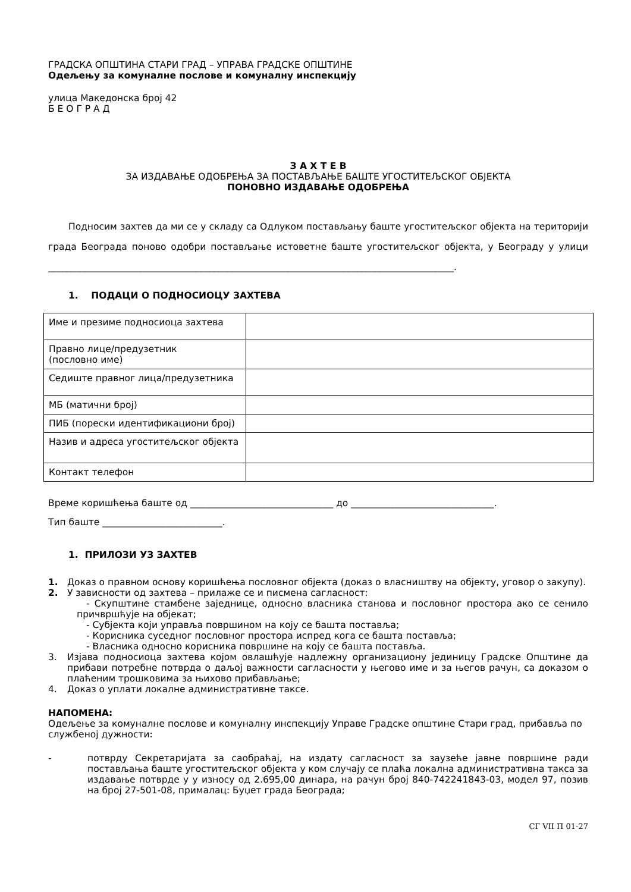ГРАДСКА ОПШТИНА СТАРИ ГРАД – УПРАВА ГРАДСКЕ ОПШТИНЕ
Одељењу за комуналне послове и комуналну инспекцију
улица Македонска број 42
Б Е О Г Р А Д
З А Х Т Е В
ЗА ИЗДАВАЊЕ ОДОБРЕЊА ЗА ПОСТАВЉАЊЕ БАШТЕ УГОСТИТЕЉСКОГ ОБЈЕКТА
ПОНОВНО ИЗДАВАЊЕ ОДОБРЕЊА
Подносим захтев да ми се у складу са Одлуком постављању баште угоститељског објекта на територији града Београда поново одобри постављање истоветне баште угоститељског објекта, у Београду у улици ________________________________________________________________________________________.
1. ПОДАЦИ О ПОДНОСИОЦУ ЗАХТЕВА
| Име и презиме подносиоца захтева | |
| Правно лице/предузетник (пословно име) | |
| Седиште правног лица/предузетника | |
| МБ (матични број) | |
| ПИБ (порески идентификациони број) | |
| Назив и адреса угоститељског објекта | |
| Контакт телефон | |
Време коришћења баште од _______________________________ до _______________________________.
Тип баште __________________________.
1. ПРИЛОЗИ УЗ ЗАХТЕВ
1. Доказ о правном основу коришћења пословног објекта (доказ о власништву на објекту, уговор о закупу).
2. У зависности од захтева – прилаже се и писмена сагласност:
- Скупштине стамбене заједнице, односно власника станова и пословног простора ако се сенило причвршћује на објекат;
- Субјекта који управља површином на коју се башта поставља;
- Корисника суседног пословног простора испред кога се башта поставља;
- Власника односно корисника површине на коју се башта поставља.
3. Изјава подносиоца захтева којом овлашћује надлежну организациону јединицу Градске Општине да прибави потребне потврда о даљој важности сагласности у његово име и за његов рачун, са доказом о плаћеним трошковима за њихово прибављање;
4. Доказ о уплати локалне административне таксе.
НАПОМЕНА:
Одељење за комуналне послове и комуналну инспекцију Управе Градске општине Стари град, прибавља по службеној дужности:
- потврду Секретаријата за саобраћај, на издату сагласност за заузеће јавне површине ради постављања баште угоститељског објекта у ком случају се плаћа локална административна такса за издавање потврде у у износу од 2.695,00 динара, на рачун број 840-742241843-03, модел 97, позив на број 27-501-08, прималац: Буџет града Београда;
СГ VII П 01-27